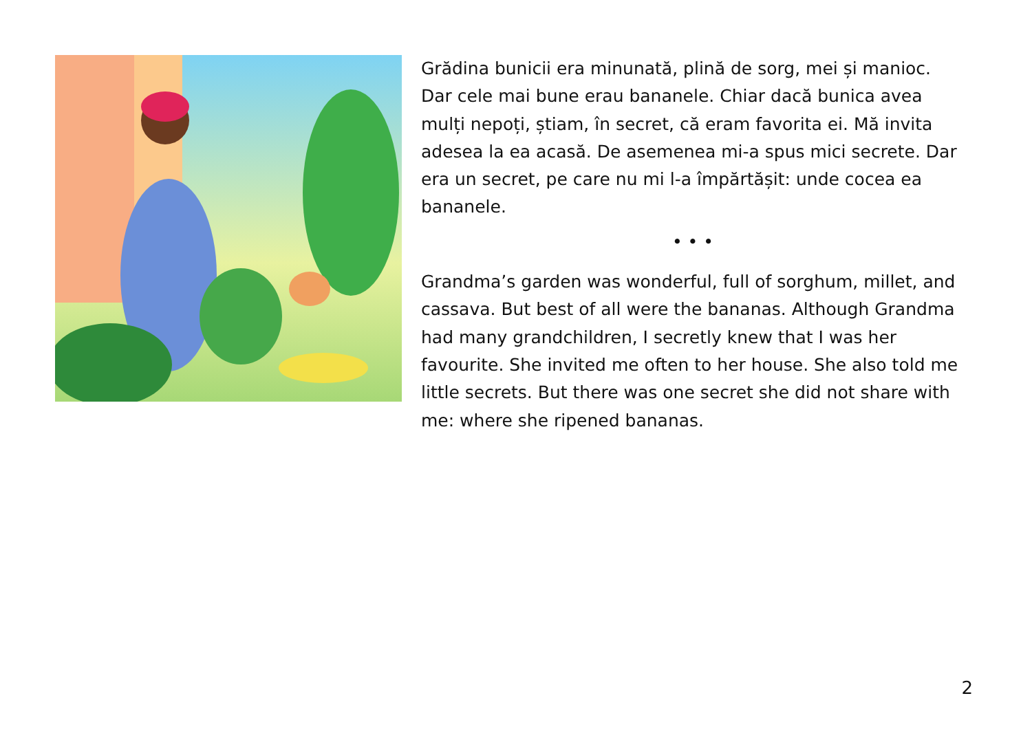Grădina bunicii era minunată, plină de sorg, mei și manioc. Dar cele mai bune erau bananele. Chiar dacă bunica avea mulți nepoți, știam, în secret, că eram favorita ei. Mă invita adesea la ea acasă. De asemenea mi-a spus mici secrete. Dar era un secret, pe care nu mi l-a împărtășit: unde cocea ea bananele.
• • •
Grandma’s garden was wonderful, full of sorghum, millet, and cassava. But best of all were the bananas. Although Grandma had many grandchildren, I secretly knew that I was her favourite. She invited me often to her house. She also told me little secrets. But there was one secret she did not share with me: where she ripened bananas.
2